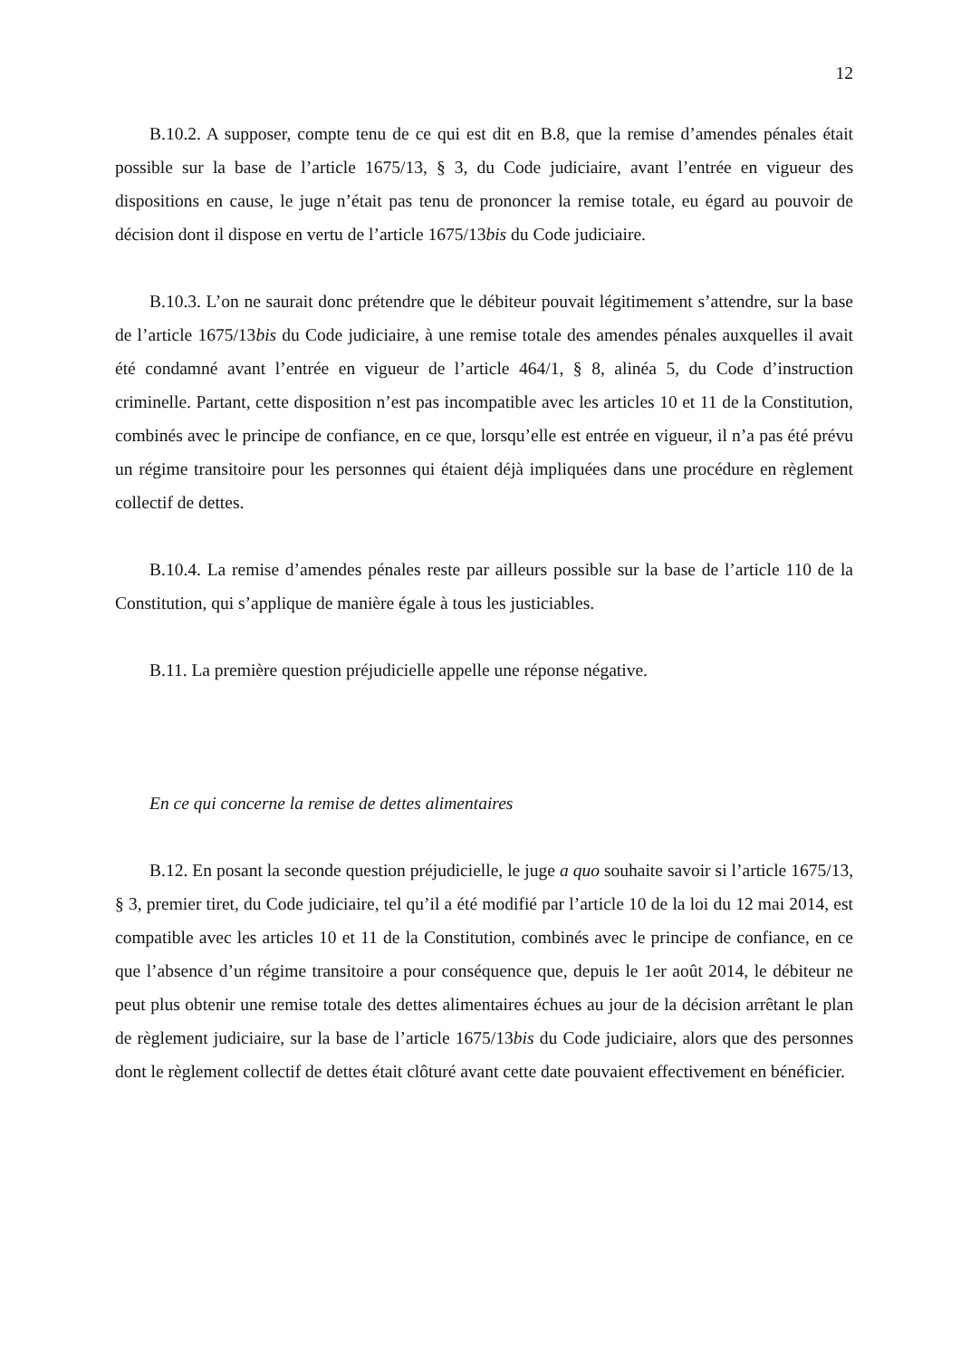12
B.10.2. A supposer, compte tenu de ce qui est dit en B.8, que la remise d’amendes pénales était possible sur la base de l’article 1675/13, § 3, du Code judiciaire, avant l’entrée en vigueur des dispositions en cause, le juge n’était pas tenu de prononcer la remise totale, eu égard au pouvoir de décision dont il dispose en vertu de l’article 1675/13bis du Code judiciaire.
B.10.3. L’on ne saurait donc prétendre que le débiteur pouvait légitimement s’attendre, sur la base de l’article 1675/13bis du Code judiciaire, à une remise totale des amendes pénales auxquelles il avait été condamné avant l’entrée en vigueur de l’article 464/1, § 8, alinéa 5, du Code d’instruction criminelle. Partant, cette disposition n’est pas incompatible avec les articles 10 et 11 de la Constitution, combinés avec le principe de confiance, en ce que, lorsqu’elle est entrée en vigueur, il n’a pas été prévu un régime transitoire pour les personnes qui étaient déjà impliquées dans une procédure en règlement collectif de dettes.
B.10.4. La remise d’amendes pénales reste par ailleurs possible sur la base de l’article 110 de la Constitution, qui s’applique de manière égale à tous les justiciables.
B.11. La première question préjudicielle appelle une réponse négative.
En ce qui concerne la remise de dettes alimentaires
B.12. En posant la seconde question préjudicielle, le juge a quo souhaite savoir si l’article 1675/13, § 3, premier tiret, du Code judiciaire, tel qu’il a été modifié par l’article 10 de la loi du 12 mai 2014, est compatible avec les articles 10 et 11 de la Constitution, combinés avec le principe de confiance, en ce que l’absence d’un régime transitoire a pour conséquence que, depuis le 1er août 2014, le débiteur ne peut plus obtenir une remise totale des dettes alimentaires échues au jour de la décision arrêtant le plan de règlement judiciaire, sur la base de l’article 1675/13bis du Code judiciaire, alors que des personnes dont le règlement collectif de dettes était clôturé avant cette date pouvaient effectivement en bénéficier.